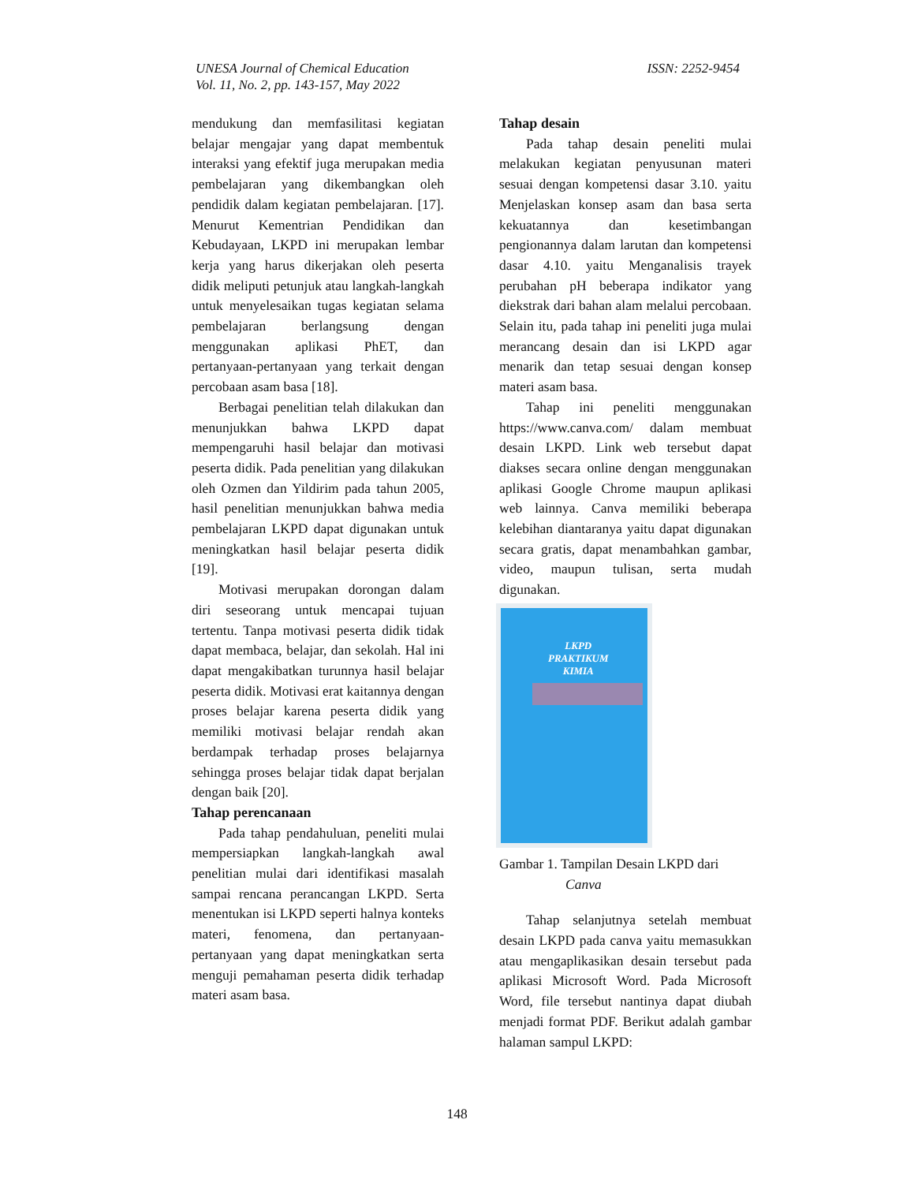UNESA Journal of Chemical Education
Vol. 11, No. 2, pp. 143-157, May 2022
ISSN: 2252-9454
mendukung dan memfasilitasi kegiatan belajar mengajar yang dapat membentuk interaksi yang efektif juga merupakan media pembelajaran yang dikembangkan oleh pendidik dalam kegiatan pembelajaran. [17]. Menurut Kementrian Pendidikan dan Kebudayaan, LKPD ini merupakan lembar kerja yang harus dikerjakan oleh peserta didik meliputi petunjuk atau langkah-langkah untuk menyelesaikan tugas kegiatan selama pembelajaran berlangsung dengan menggunakan aplikasi PhET, dan pertanyaan-pertanyaan yang terkait dengan percobaan asam basa [18].
Berbagai penelitian telah dilakukan dan menunjukkan bahwa LKPD dapat mempengaruhi hasil belajar dan motivasi peserta didik. Pada penelitian yang dilakukan oleh Ozmen dan Yildirim pada tahun 2005, hasil penelitian menunjukkan bahwa media pembelajaran LKPD dapat digunakan untuk meningkatkan hasil belajar peserta didik [19].
Motivasi merupakan dorongan dalam diri seseorang untuk mencapai tujuan tertentu. Tanpa motivasi peserta didik tidak dapat membaca, belajar, dan sekolah. Hal ini dapat mengakibatkan turunnya hasil belajar peserta didik. Motivasi erat kaitannya dengan proses belajar karena peserta didik yang memiliki motivasi belajar rendah akan berdampak terhadap proses belajarnya sehingga proses belajar tidak dapat berjalan dengan baik [20].
Tahap perencanaan
Pada tahap pendahuluan, peneliti mulai mempersiapkan langkah-langkah awal penelitian mulai dari identifikasi masalah sampai rencana perancangan LKPD. Serta menentukan isi LKPD seperti halnya konteks materi, fenomena, dan pertanyaan-pertanyaan yang dapat meningkatkan serta menguji pemahaman peserta didik terhadap materi asam basa.
Tahap desain
Pada tahap desain peneliti mulai melakukan kegiatan penyusunan materi sesuai dengan kompetensi dasar 3.10. yaitu Menjelaskan konsep asam dan basa serta kekuatannya dan kesetimbangan pengionannya dalam larutan dan kompetensi dasar 4.10. yaitu Menganalisis trayek perubahan pH beberapa indikator yang diekstrak dari bahan alam melalui percobaan. Selain itu, pada tahap ini peneliti juga mulai merancang desain dan isi LKPD agar menarik dan tetap sesuai dengan konsep materi asam basa.
Tahap ini peneliti menggunakan https://www.canva.com/ dalam membuat desain LKPD. Link web tersebut dapat diakses secara online dengan menggunakan aplikasi Google Chrome maupun aplikasi web lainnya. Canva memiliki beberapa kelebihan diantaranya yaitu dapat digunakan secara gratis, dapat menambahkan gambar, video, maupun tulisan, serta mudah digunakan.
LKPD
PRAKTIKUM
KIMIA
Gambar 1. Tampilan Desain LKPD dari
Canva
Tahap selanjutnya setelah membuat desain LKPD pada canva yaitu memasukkan atau mengaplikasikan desain tersebut pada aplikasi Microsoft Word. Pada Microsoft Word, file tersebut nantinya dapat diubah menjadi format PDF. Berikut adalah gambar halaman sampul LKPD:
148